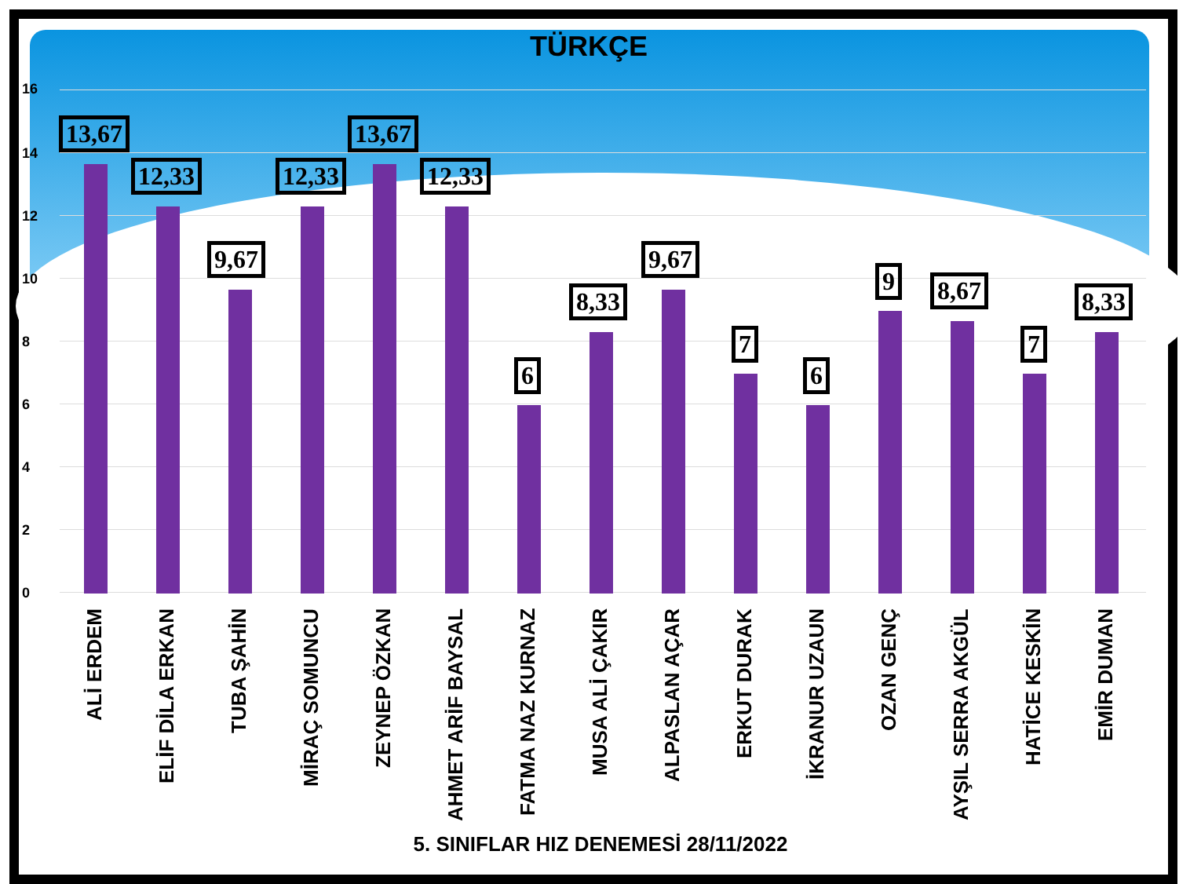TÜRKÇE
16
14
12
10
8
6
4
2
0
13,67
ALİ ERDEM
12,33
ELİF DİLA ERKAN
9,67
TUBA ŞAHİN
12,33
MİRAÇ SOMUNCU
13,67
ZEYNEP ÖZKAN
12,33
AHMET ARİF BAYSAL
6
FATMA NAZ KURNAZ
8,33
MUSA ALİ ÇAKIR
9,67
ALPASLAN AÇAR
7
ERKUT DURAK
6
İKRANUR UZAUN
9
OZAN GENÇ
8,67
AYŞIL SERRA AKGÜL
7
HATİCE KESKİN
8,33
EMİR DUMAN
5. SINIFLAR HIZ DENEMESİ 28/11/2022